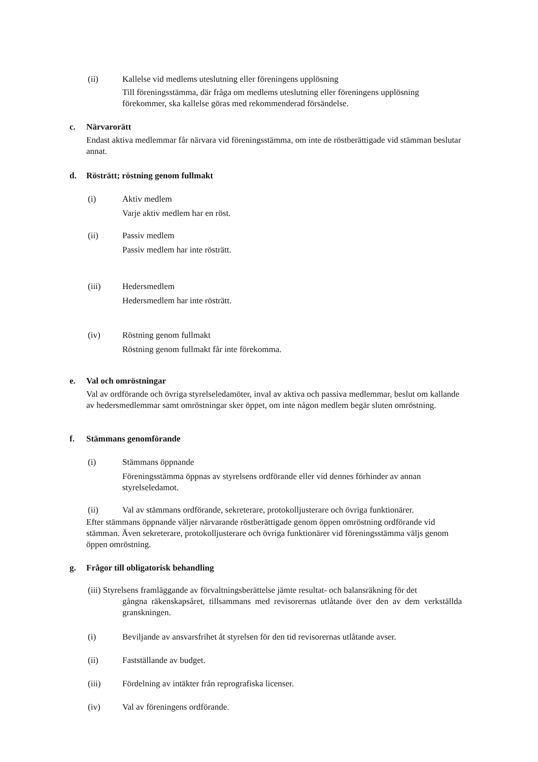(ii) Kallelse vid medlems uteslutning eller föreningens upplösning
Till föreningsstämma, där fråga om medlems uteslutning eller föreningens upplösning förekommer, ska kallelse göras med rekommenderad försändelse.
c. Närvarorätt
Endast aktiva medlemmar får närvara vid föreningsstämma, om inte de röstberättigade vid stämman beslutar annat.
d. Rösträtt; röstning genom fullmakt
(i) Aktiv medlem
Varje aktiv medlem har en röst.
(ii) Passiv medlem
Passiv medlem har inte rösträtt.
(iii) Hedersmedlem
Hedersmedlem har inte rösträtt.
(iv) Röstning genom fullmakt
Röstning genom fullmakt får inte förekomma.
e. Val och omröstningar
Val av ordförande och övriga styrelseledamöter, inval av aktiva och passiva medlemmar, beslut om kallande av hedersmedlemmar samt omröstningar sker öppet, om inte någon medlem begär sluten omröstning.
f. Stämmans genomförande
(i) Stämmans öppnande
Föreningsstämma öppnas av styrelsens ordförande eller vid dennes förhinder av annan styrelseledamot.
(ii) Val av stämmans ordförande, sekreterare, protokolljusterare och övriga funktionärer.
Efter stämmans öppnande väljer närvarande röstberättigade genom öppen omröstning ordförande vid stämman. Även sekreterare, protokolljusterare och övriga funktionärer vid föreningsstämma väljs genom öppen omröstning.
g. Frågor till obligatorisk behandling
(iii) Styrelsens framläggande av förvaltningsberättelse jämte resultat- och balansräkning för det
gångna räkenskapsåret, tillsammans med revisorernas utlåtande över den av dem verkställda granskningen.
(i) Beviljande av ansvarsfrihet åt styrelsen för den tid revisorernas utlåtande avser.
(ii) Fastställande av budget.
(iii) Fördelning av intäkter från reprografiska licenser.
(iv) Val av föreningens ordförande.